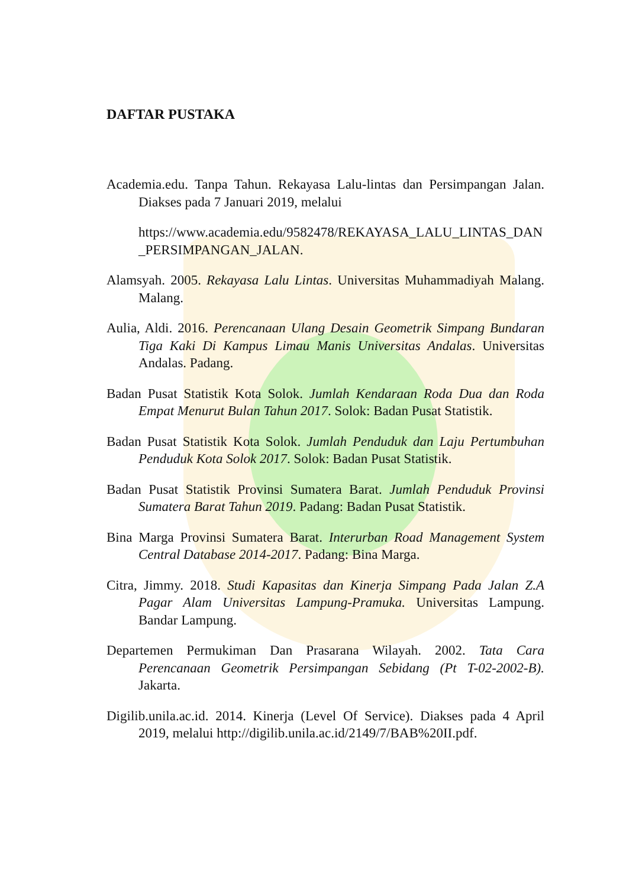DAFTAR PUSTAKA
Academia.edu. Tanpa Tahun. Rekayasa Lalu-lintas dan Persimpangan Jalan. Diakses pada 7 Januari 2019, melalui
https://www.academia.edu/9582478/REKAYASA_LALU_LINTAS_DAN_PERSIMPANGAN_JALAN.
Alamsyah. 2005. Rekayasa Lalu Lintas. Universitas Muhammadiyah Malang. Malang.
Aulia, Aldi. 2016. Perencanaan Ulang Desain Geometrik Simpang Bundaran Tiga Kaki Di Kampus Limau Manis Universitas Andalas. Universitas Andalas. Padang.
Badan Pusat Statistik Kota Solok. Jumlah Kendaraan Roda Dua dan Roda Empat Menurut Bulan Tahun 2017. Solok: Badan Pusat Statistik.
Badan Pusat Statistik Kota Solok. Jumlah Penduduk dan Laju Pertumbuhan Penduduk Kota Solok 2017. Solok: Badan Pusat Statistik.
Badan Pusat Statistik Provinsi Sumatera Barat. Jumlah Penduduk Provinsi Sumatera Barat Tahun 2019. Padang: Badan Pusat Statistik.
Bina Marga Provinsi Sumatera Barat. Interurban Road Management System Central Database 2014-2017. Padang: Bina Marga.
Citra, Jimmy. 2018. Studi Kapasitas dan Kinerja Simpang Pada Jalan Z.A Pagar Alam Universitas Lampung-Pramuka. Universitas Lampung. Bandar Lampung.
Departemen Permukiman Dan Prasarana Wilayah. 2002. Tata Cara Perencanaan Geometrik Persimpangan Sebidang (Pt T-02-2002-B). Jakarta.
Digilib.unila.ac.id. 2014. Kinerja (Level Of Service). Diakses pada 4 April 2019, melalui http://digilib.unila.ac.id/2149/7/BAB%20II.pdf.